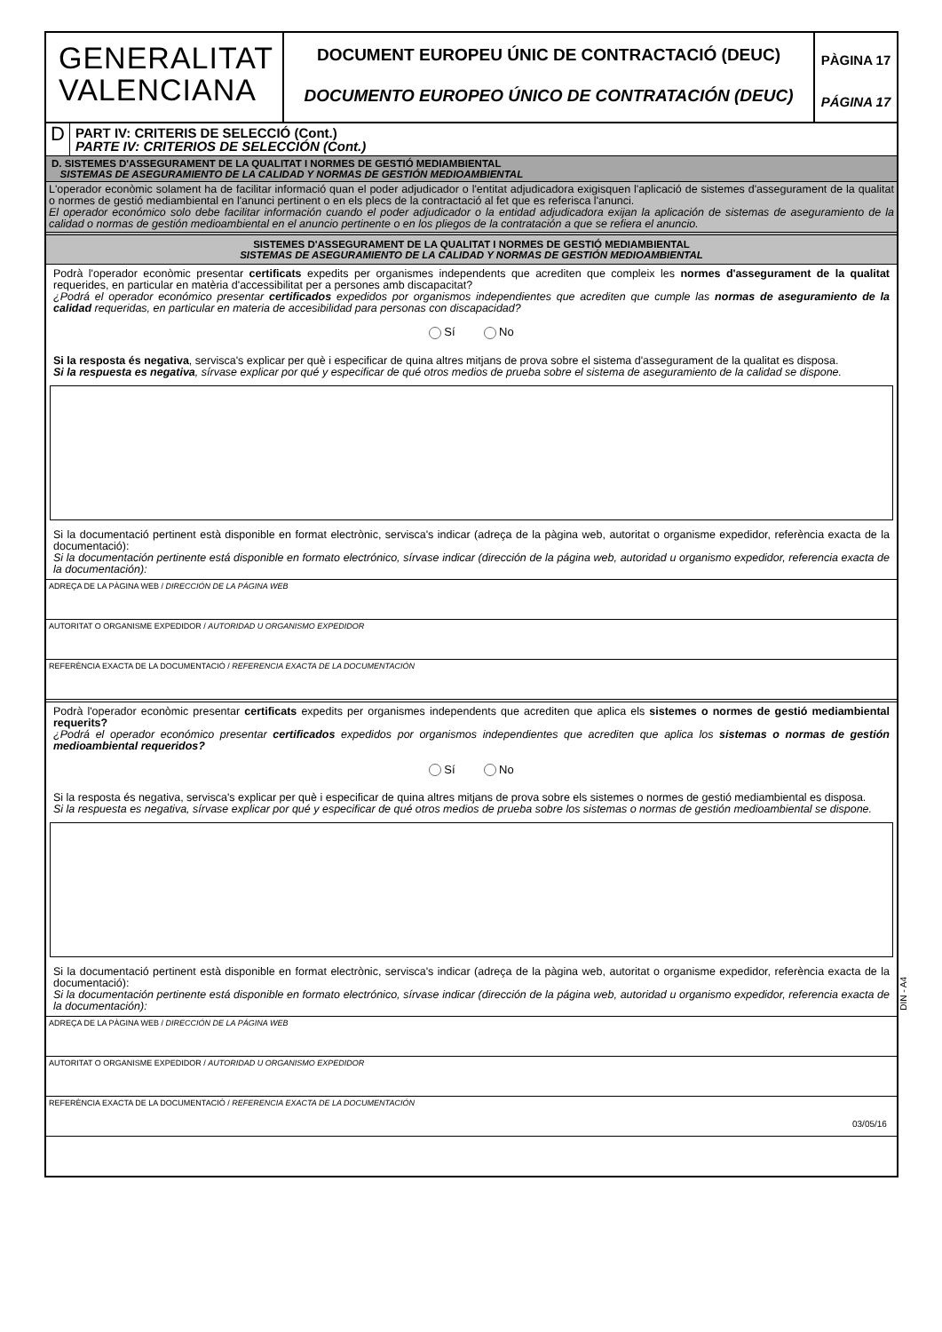GENERALITAT
VALENCIANA
DOCUMENT EUROPEU ÚNIC DE CONTRACTACIÓ (DEUC)
DOCUMENTO EUROPEO ÚNICO DE CONTRATACIÓN (DEUC)
PÀGINA 17
PÁGINA 17
D
PART IV: CRITERIS DE SELECCIÓ (Cont.)
PARTE IV: CRITERIOS DE SELECCIÓN (Cont.)
D. SISTEMES D'ASSEGURAMENT DE LA QUALITAT I NORMES DE GESTIÓ MEDIAMBIENTAL
SISTEMAS DE ASEGURAMIENTO DE LA CALIDAD Y NORMAS DE GESTIÓN MEDIOAMBIENTAL
L'operador econòmic solament ha de facilitar informació quan el poder adjudicador o l'entitat adjudicadora exigisquen l'aplicació de sistemes d'assegurament de la qualitat o normes de gestió mediambiental en l'anunci pertinent o en els plecs de la contractació al fet que es referisca l'anunci.
El operador económico solo debe facilitar información cuando el poder adjudicador o la entidad adjudicadora exijan la aplicación de sistemas de aseguramiento de la calidad o normas de gestión medioambiental en el anuncio pertinente o en los pliegos de la contratación a que se refiera el anuncio.
SISTEMES D'ASSEGURAMENT DE LA QUALITAT I NORMES DE GESTIÓ MEDIAMBIENTAL
SISTEMAS DE ASEGURAMIENTO DE LA CALIDAD Y NORMAS DE GESTIÓN MEDIOAMBIENTAL
Podrà l'operador econòmic presentar certificats expedits per organismes independents que acrediten que compleix les normes d'assegurament de la qualitat requerides, en particular en matèria d'accessibilitat per a persones amb discapacitat?
¿Podrá el operador económico presentar certificados expedidos por organismos independientes que acrediten que cumple las normas de aseguramiento de la calidad requeridas, en particular en materia de accesibilidad para personas con discapacidad?
Sí No
Si la resposta és negativa, servisca's explicar per què i especificar de quina altres mitjans de prova sobre el sistema d'assegurament de la qualitat es disposa.
Si la respuesta es negativa, sírvase explicar por qué y especificar de qué otros medios de prueba sobre el sistema de aseguramiento de la calidad se dispone.
Si la documentació pertinent està disponible en format electrònic, servisca's indicar (adreça de la pàgina web, autoritat o organisme expedidor, referència exacta de la documentació):
Si la documentación pertinente está disponible en formato electrónico, sírvase indicar (dirección de la página web, autoridad u organismo expedidor, referencia exacta de la documentación):
ADREÇA DE LA PÀGINA WEB / DIRECCIÓN DE LA PÁGINA WEB
AUTORITAT O ORGANISME EXPEDIDOR / AUTORIDAD U ORGANISMO EXPEDIDOR
REFERÈNCIA EXACTA DE LA DOCUMENTACIÓ / REFERENCIA EXACTA DE LA DOCUMENTACIÓN
Podrà l'operador econòmic presentar certificats expedits per organismes independents que acrediten que aplica els sistemes o normes de gestió mediambiental requerits?
¿Podrá el operador económico presentar certificados expedidos por organismos independientes que acrediten que aplica los sistemas o normas de gestión medioambiental requeridos?
Sí No
Si la resposta és negativa, servisca's explicar per què i especificar de quina altres mitjans de prova sobre els sistemes o normes de gestió mediambiental es disposa.
Si la respuesta es negativa, sírvase explicar por qué y especificar de qué otros medios de prueba sobre los sistemas o normas de gestión medioambiental se dispone.
Si la documentació pertinent està disponible en format electrònic, servisca's indicar (adreça de la pàgina web, autoritat o organisme expedidor, referència exacta de la documentació):
Si la documentación pertinente está disponible en formato electrónico, sírvase indicar (dirección de la página web, autoridad u organismo expedidor, referencia exacta de la documentación):
ADREÇA DE LA PÀGINA WEB / DIRECCIÓN DE LA PÁGINA WEB
AUTORITAT O ORGANISME EXPEDIDOR / AUTORIDAD U ORGANISMO EXPEDIDOR
REFERÈNCIA EXACTA DE LA DOCUMENTACIÓ / REFERENCIA EXACTA DE LA DOCUMENTACIÓN
DIN - A4
03/05/16